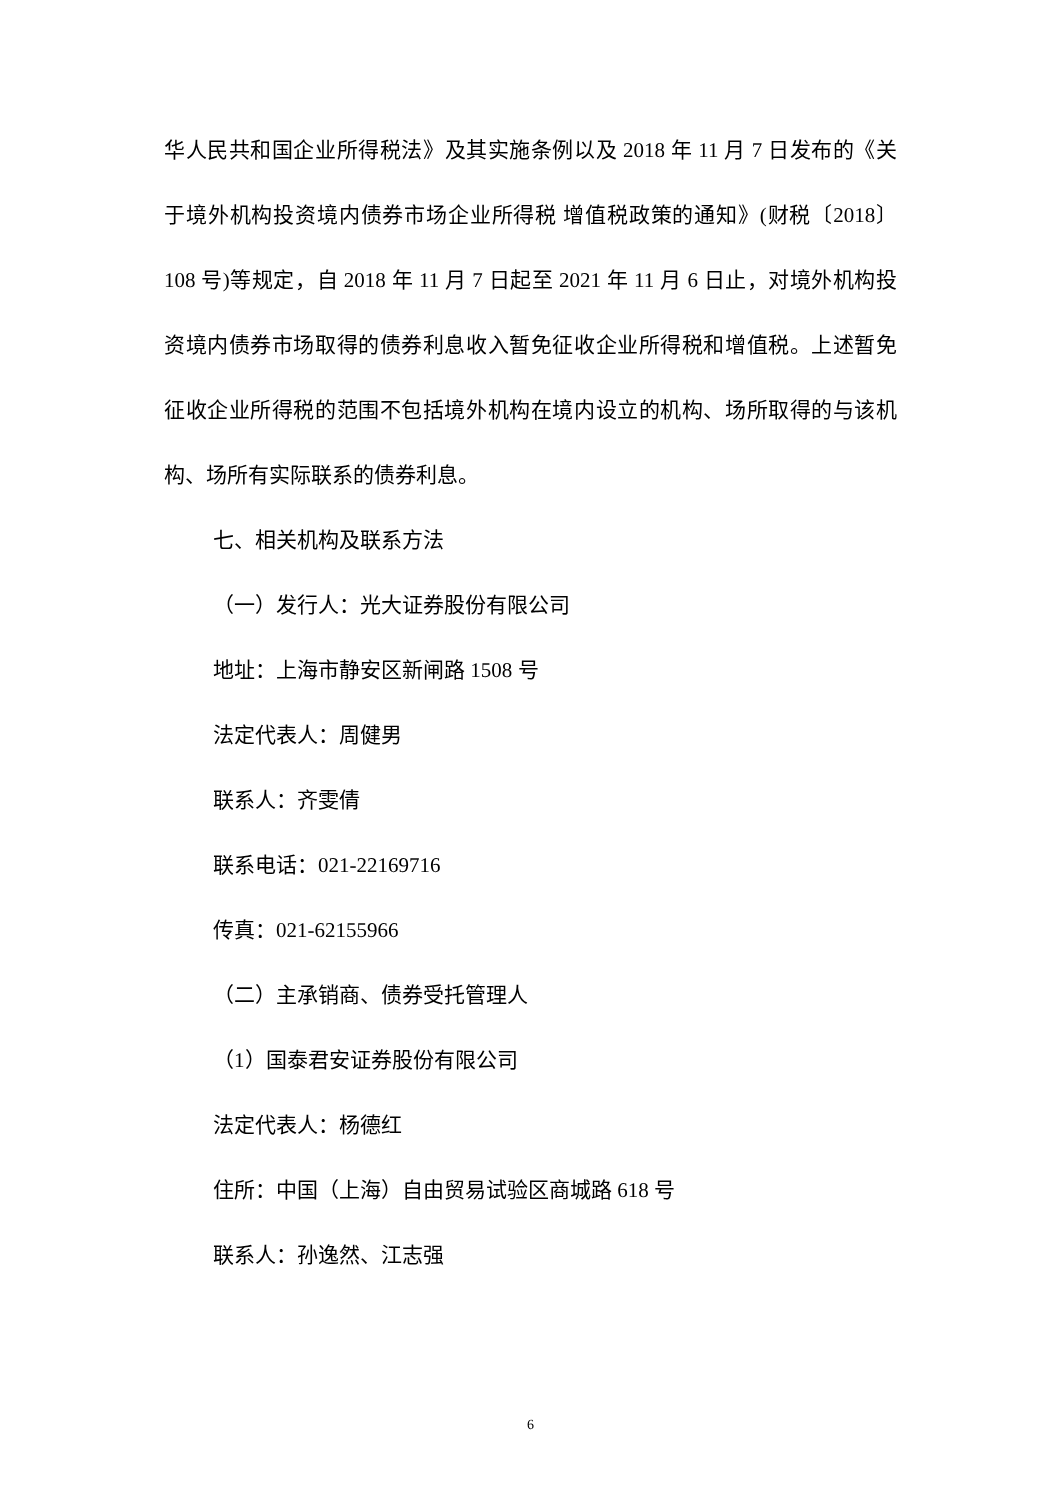华人民共和国企业所得税法》及其实施条例以及 2018 年 11 月 7 日发布的《关于境外机构投资境内债券市场企业所得税 增值税政策的通知》(财税〔2018〕108 号)等规定，自 2018 年 11 月 7 日起至 2021 年 11 月 6 日止，对境外机构投资境内债券市场取得的债券利息收入暂免征收企业所得税和增值税。上述暂免征收企业所得税的范围不包括境外机构在境内设立的机构、场所取得的与该机构、场所有实际联系的债券利息。
七、相关机构及联系方法
（一）发行人：光大证券股份有限公司
地址：上海市静安区新闸路 1508 号
法定代表人：周健男
联系人：齐雯倩
联系电话：021-22169716
传真：021-62155966
（二）主承销商、债券受托管理人
（1）国泰君安证券股份有限公司
法定代表人：杨德红
住所：中国（上海）自由贸易试验区商城路 618 号
联系人：孙逸然、江志强
6